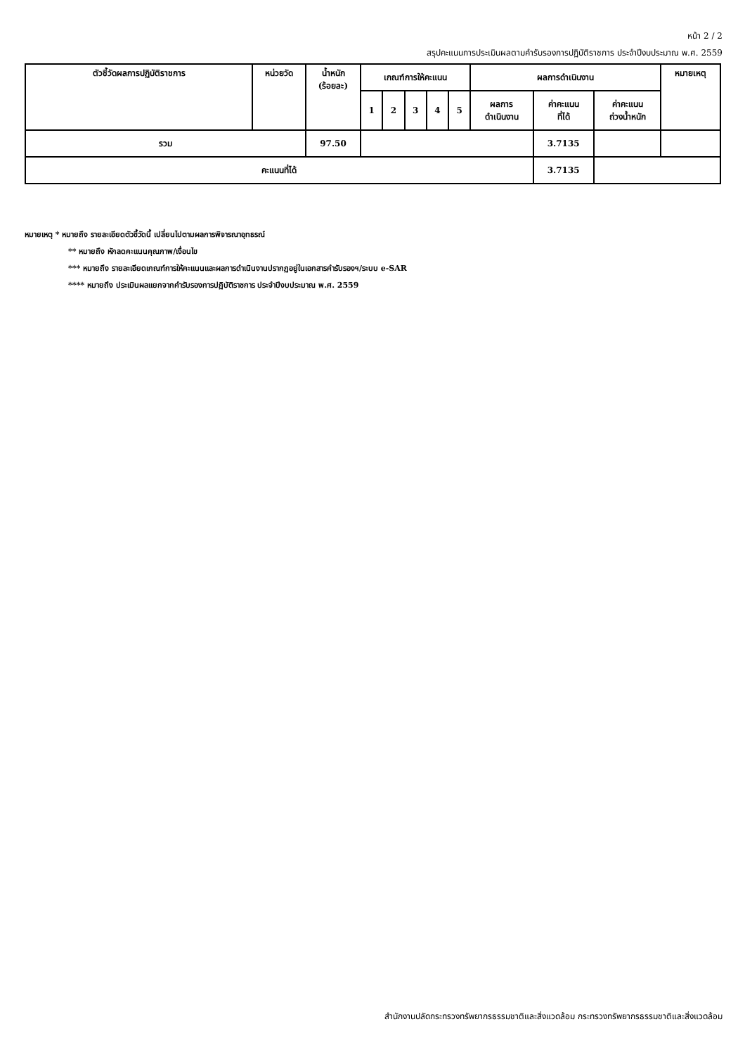หน้า 2 / 2
สรุปคะแนนการประเมินผลตามคำรับรองการปฏิบัติราชการ ประจำปีงบประมาณ พ.ศ. 2559
| ตัวชี้วัดผลการปฏิบัติราชการ | หน่วยวัด | น้ำหนัก (ร้อยละ) | เกณฑ์การให้คะแนน | | | | | ผลการดำเนินงาน | | | หมายเหตุ |
| --- | --- | --- | --- | --- | --- | --- | --- | --- | --- | --- | --- |
| | | | 1 | 2 | 3 | 4 | 5 | ผลการ ดำเนินงาน | ค่าคะแนน ที่ได้ | ค่าคะแนน ถ่วงน้ำหนัก | |
| รวม | | 97.50 | | | | | | | 3.7135 | | |
| คะแนนที่ได้ | | | | | | | | | 3.7135 | | |
หมายเหตุ * หมายถึง รายละเอียดตัวชี้วัดนี้ เปลี่ยนไปตามผลการพิจารณาอุทธรณ์
** หมายถึง หักลดคะแนนคุณภาพ/เงื่อนไข
*** หมายถึง รายละเอียดเกณฑ์การให้คะแนนและผลการดำเนินงานปรากฏอยู่ในเอกสารคำรับรองฯ/ระบบ e-SAR
**** หมายถึง ประเมินผลแยกจากคำรับรองการปฏิบัติราชการ ประจำปีงบประมาณ พ.ศ. 2559
สำนักงานปลัดกระทรวงทรัพยากรธรรมชาติและสิ่งแวดล้อม กระทรวงทรัพยากรธรรมชาติและสิ่งแวดล้อม